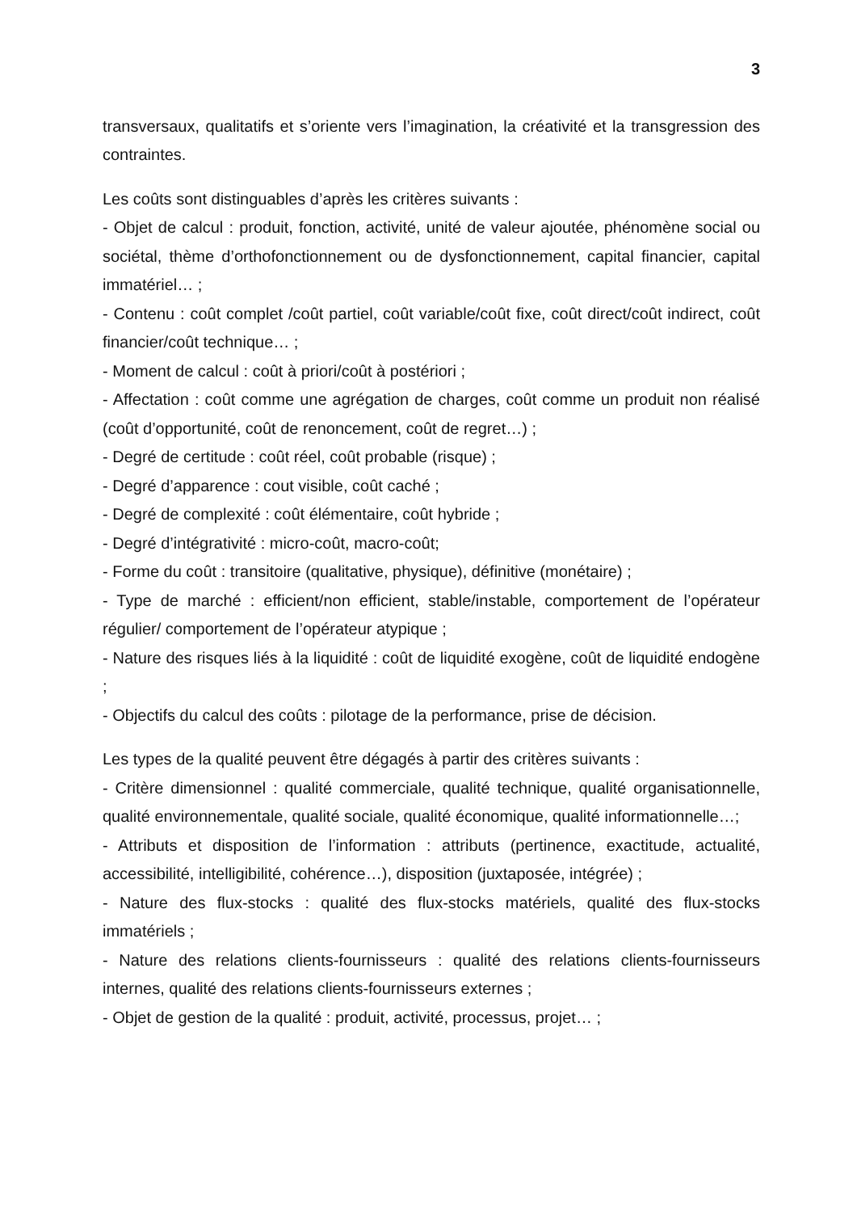3
transversaux, qualitatifs et s’oriente vers l’imagination, la créativité et la transgression des contraintes.
Les coûts sont distinguables d’après les critères suivants :
- Objet de calcul : produit, fonction, activité, unité de valeur ajoutée, phénomène social ou sociétal, thème d’orthofonctionnement ou de dysfonctionnement, capital financier, capital immatériel… ;
- Contenu : coût complet /coût partiel, coût variable/coût fixe, coût direct/coût indirect, coût financier/coût technique… ;
- Moment de calcul : coût à priori/coût à postériori ;
- Affectation : coût comme une agrégation de charges, coût comme un produit non réalisé (coût d’opportunité, coût de renoncement, coût de regret…) ;
- Degré de certitude : coût réel, coût probable (risque) ;
- Degré d’apparence : cout visible, coût caché ;
- Degré de complexité : coût élémentaire, coût hybride ;
- Degré d’intégrativité : micro-coût, macro-coût;
- Forme du coût : transitoire (qualitative, physique), définitive (monétaire) ;
- Type de marché : efficient/non efficient, stable/instable, comportement de l’opérateur régulier/ comportement de l’opérateur atypique ;
- Nature des risques liés à la liquidité : coût de liquidité exogène, coût de liquidité endogène ;
- Objectifs du calcul des coûts : pilotage de la performance, prise de décision.
Les types de la qualité peuvent être dégagés à partir des critères suivants :
- Critère dimensionnel : qualité commerciale, qualité technique, qualité organisationnelle, qualité environnementale, qualité sociale, qualité économique, qualité informationnelle…;
- Attributs et disposition de l’information : attributs (pertinence, exactitude, actualité, accessibilité, intelligibilité, cohérence…), disposition (juxtaposée, intégrée) ;
- Nature des flux-stocks : qualité des flux-stocks matériels, qualité des flux-stocks immatériels ;
- Nature des relations clients-fournisseurs : qualité des relations clients-fournisseurs internes, qualité des relations clients-fournisseurs externes ;
- Objet de gestion de la qualité : produit, activité, processus, projet… ;